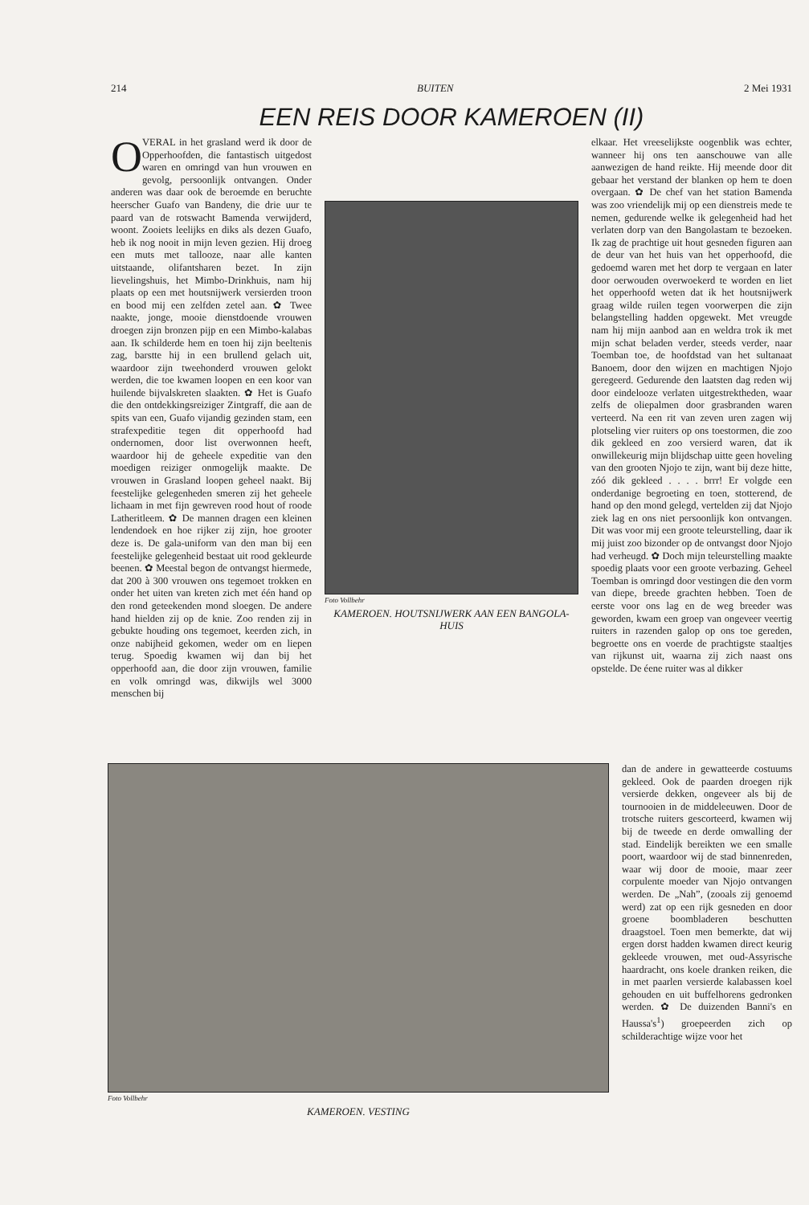214 BUITEN 2 Mei 1931
EEN REIS DOOR KAMEROEN (II)
OVERAL in het grasland werd ik door de Opperhoofden, die fantastisch uitgedost waren en omringd van hun vrouwen en gevolg, persoonlijk ontvangen. Onder anderen was daar ook de beroemde en beruchte heerscher Guafo van Bandeny, die drie uur te paard van de rotswacht Bamenda verwijderd, woont. Zooiets leelijks en diks als dezen Guafo, heb ik nog nooit in mijn leven gezien. Hij droeg een muts met tallooze, naar alle kanten uitstaande, olifantsharen bezet. In zijn lievelingshuis, het Mimbo-Drinkhuis, nam hij plaats op een met houtsnijwerk versierden troon en bood mij een zelfden zetel aan. ✿ Twee naakte, jonge, mooie dienstdoende vrouwen droegen zijn bronzen pijp en een Mimbo-kalabas aan. Ik schilderde hem en toen hij zijn beeltenis zag, barstte hij in een brullend gelach uit, waardoor zijn tweehonderd vrouwen gelokt werden, die toe kwamen loopen en een koor van huilende bijvalskreten slaakten. ✿ Het is Guafo die den ontdekkingsreiziger Zintgraff, die aan de spits van een, Guafo vijandig gezinden stam, een strafexpeditie tegen dit opperhoofd had ondernomen, door list overwonnen heeft, waardoor hij de geheele expeditie van den moedigen reiziger onmogelijk maakte. De vrouwen in Grasland loopen geheel naakt. Bij feestelijke gelegenheden smeren zij het geheele lichaam in met fijn gewreven rood hout of roode Latheritleem. ✿ De mannen dragen een kleinen lendendoek en hoe rijker zij zijn, hoe grooter deze is. De gala-uniform van den man bij een feestelijke gelegenheid bestaat uit rood gekleurde beenen. ✿ Meestal begon de ontvangst hiermede, dat 200 à 300 vrouwen ons tegemoet trokken en onder het uiten van kreten zich met één hand op den rond geteekenden mond sloegen. De andere hand hielden zij op de knie. Zoo renden zij in gebukte houding ons tegemoet, keerden zich, in onze nabijheid gekomen, weder om en liepen terug. Spoedig kwamen wij dan bij het opperhoofd aan, die door zijn vrouwen, familie en volk omringd was, dikwijls wel 3000 menschen bij
Foto Vollbehr
KAMEROEN. HOUTSNIJWERK AAN EEN BANGOLA-HUIS
elkaar. Het vreeselijkste oogenblik was echter, wanneer hij ons ten aanschouwe van alle aanwezigen de hand reikte. Hij meende door dit gebaar het verstand der blanken op hem te doen overgaan. ✿ De chef van het station Bamenda was zoo vriendelijk mij op een dienstreis mede te nemen, gedurende welke ik gelegenheid had het verlaten dorp van den Bangolastam te bezoeken. Ik zag de prachtige uit hout gesneden figuren aan de deur van het huis van het opperhoofd, die gedoemd waren met het dorp te vergaan en later door oerwouden overwoekerd te worden en liet het opperhoofd weten dat ik het houtsnijwerk graag wilde ruilen tegen voorwerpen die zijn belangstelling hadden opgewekt. Met vreugde nam hij mijn aanbod aan en weldra trok ik met mijn schat beladen verder, steeds verder, naar Toemban toe, de hoofdstad van het sultanaat Banoem, door den wijzen en machtigen Njojo geregeerd. Gedurende den laatsten dag reden wij door eindelooze verlaten uitgestrektheden, waar zelfs de oliepalmen door grasbranden waren verteerd. Na een rit van zeven uren zagen wij plotseling vier ruiters op ons toestormen, die zoo dik gekleed en zoo versierd waren, dat ik onwillekeurig mijn blijdschap uitte geen hoveling van den grooten Njojo te zijn, want bij deze hitte, zóó dik gekleed . . . . brrr! Er volgde een onderdanige begroeting en toen, stotterend, de hand op den mond gelegd, vertelden zij dat Njojo ziek lag en ons niet persoonlijk kon ontvangen. Dit was voor mij een groote teleurstelling, daar ik mij juist zoo bizonder op de ontvangst door Njojo had verheugd. ✿ Doch mijn teleurstelling maakte spoedig plaats voor een groote verbazing. Geheel Toemban is omringd door vestingen die den vorm van diepe, breede grachten hebben. Toen de eerste voor ons lag en de weg breeder was geworden, kwam een groep van ongeveer veertig ruiters in razenden galop op ons toe gereden, begroette ons en voerde de prachtigste staaltjes van rijkunst uit, waarna zij zich naast ons opstelde. De éene ruiter was al dikker
Foto Vollbehr
KAMEROEN. VESTING
dan de andere in gewatteerde costuums gekleed. Ook de paarden droegen rijk versierde dekken, ongeveer als bij de tournooien in de middeleeuwen. Door de trotsche ruiters gescorteerd, kwamen wij bij de tweede en derde omwalling der stad. Eindelijk bereikten we een smalle poort, waardoor wij de stad binnenreden, waar wij door de mooie, maar zeer corpulente moeder van Njojo ontvangen werden. De „Nah”, (zooals zij genoemd werd) zat op een rijk gesneden en door groene boombladeren beschutten draagstoel. Toen men bemerkte, dat wij ergen dorst hadden kwamen direct keurig gekleede vrouwen, met oud-Assyrische haardracht, ons koele dranken reiken, die in met paarlen versierde kalabassen koel gehouden en uit buffelhorens gedronken werden. ✿ De duizenden Banni's en Haussa's<sup>1</sup>) groepeerden zich op schilderachtige wijze voor het